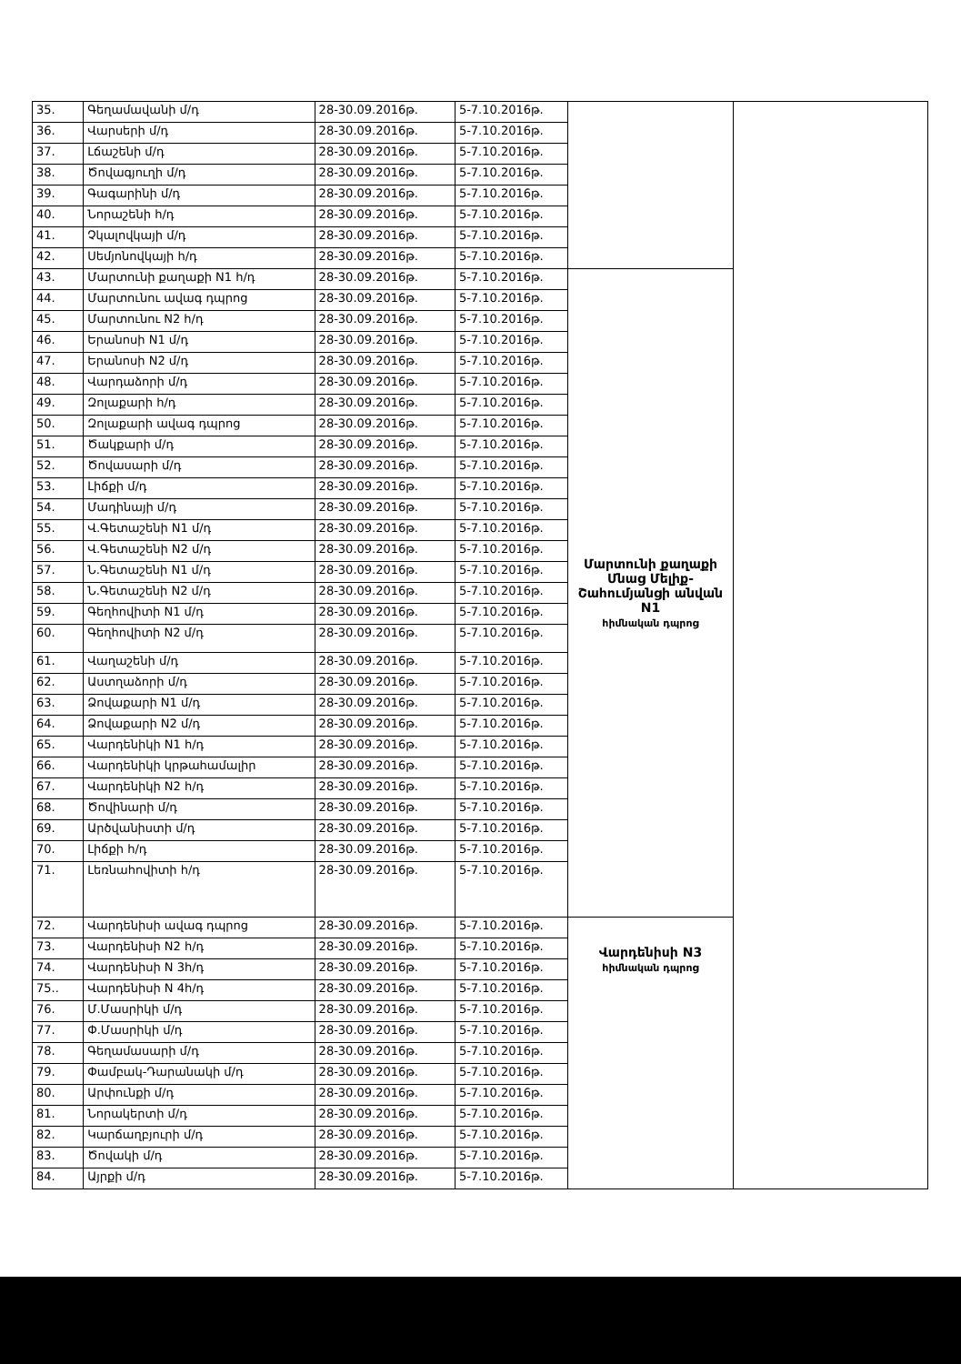| 35. | Գեղամավանի մ/դ | 28-30.09.2016թ. | 5-7.10.2016թ. | | |
| 36. | Վարսերի մ/դ | 28-30.09.2016թ. | 5-7.10.2016թ. | | |
| 37. | Լճաշենի մ/դ | 28-30.09.2016թ. | 5-7.10.2016թ. | | |
| 38. | Ծովագյուղի մ/դ | 28-30.09.2016թ. | 5-7.10.2016թ. | | |
| 39. | Գագարինի մ/դ | 28-30.09.2016թ. | 5-7.10.2016թ. | | |
| 40. | Նորաշենի հ/դ | 28-30.09.2016թ. | 5-7.10.2016թ. | | |
| 41. | Չկալովկայի մ/դ | 28-30.09.2016թ. | 5-7.10.2016թ. | | |
| 42. | Սեմյոնովկայի հ/դ | 28-30.09.2016թ. | 5-7.10.2016թ. | | |
| 43. | Մարտունի քաղաքի N1 հ/դ | 28-30.09.2016թ. | 5-7.10.2016թ. | Մարտունի քաղաքի Մնաց Մելիք-Շահումյանցի անվան N1 հիմնական դպրոց | |
| 44. | Մարտունու ավագ դպրոց | 28-30.09.2016թ. | 5-7.10.2016թ. | | |
| 45. | Մարտունու N2 հ/դ | 28-30.09.2016թ. | 5-7.10.2016թ. | | |
| 46. | Երանոսի N1 մ/դ | 28-30.09.2016թ. | 5-7.10.2016թ. | | |
| 47. | Երանոսի N2 մ/դ | 28-30.09.2016թ. | 5-7.10.2016թ. | | |
| 48. | Վարդաձորի մ/դ | 28-30.09.2016թ. | 5-7.10.2016թ. | | |
| 49. | Զոլաքարի հ/դ | 28-30.09.2016թ. | 5-7.10.2016թ. | | |
| 50. | Զոլաքարի ավագ դպրոց | 28-30.09.2016թ. | 5-7.10.2016թ. | | |
| 51. | Ծակքարի մ/դ | 28-30.09.2016թ. | 5-7.10.2016թ. | | |
| 52. | Ծովասարի մ/դ | 28-30.09.2016թ. | 5-7.10.2016թ. | | |
| 53. | Լիճքի մ/դ | 28-30.09.2016թ. | 5-7.10.2016թ. | | |
| 54. | Մադինայի մ/դ | 28-30.09.2016թ. | 5-7.10.2016թ. | | |
| 55. | Վ.Գետաշենի N1 մ/դ | 28-30.09.2016թ. | 5-7.10.2016թ. | | |
| 56. | Վ.Գետաշենի N2 մ/դ | 28-30.09.2016թ. | 5-7.10.2016թ. | | |
| 57. | Ն.Գետաշենի N1 մ/դ | 28-30.09.2016թ. | 5-7.10.2016թ. | | |
| 58. | Ն.Գետաշենի N2 մ/դ | 28-30.09.2016թ. | 5-7.10.2016թ. | | |
| 59. | Գեղհովիտի N1 մ/դ | 28-30.09.2016թ. | 5-7.10.2016թ. | | |
| 60. | Գեղհովիտի N2 մ/դ | 28-30.09.2016թ. | 5-7.10.2016թ. | | |
| 61. | Վաղաշենի մ/դ | 28-30.09.2016թ. | 5-7.10.2016թ. | | |
| 62. | Աստղաձորի մ/դ | 28-30.09.2016թ. | 5-7.10.2016թ. | | |
| 63. | Ձովաքարի N1 մ/դ | 28-30.09.2016թ. | 5-7.10.2016թ. | | |
| 64. | Ձովաքարի N2 մ/դ | 28-30.09.2016թ. | 5-7.10.2016թ. | | |
| 65. | Վարդենիկի N1 հ/դ | 28-30.09.2016թ. | 5-7.10.2016թ. | | |
| 66. | Վարդենիկի կրթահամալիր | 28-30.09.2016թ. | 5-7.10.2016թ. | | |
| 67. | Վարդենիկի N2 հ/դ | 28-30.09.2016թ. | 5-7.10.2016թ. | | |
| 68. | Ծովինարի մ/դ | 28-30.09.2016թ. | 5-7.10.2016թ. | | |
| 69. | Արծվանիստի մ/դ | 28-30.09.2016թ. | 5-7.10.2016թ. | | |
| 70. | Լիճքի հ/դ | 28-30.09.2016թ. | 5-7.10.2016թ. | | |
| 71. | Լեռնահովիտի հ/դ | 28-30.09.2016թ. | 5-7.10.2016թ. | | |
| 72. | Վարդենիսի ավագ դպրոց | 28-30.09.2016թ. | 5-7.10.2016թ. | Վարդենիսի N3 հիմնական դպրոց | |
| 73. | Վարդենիսի N2 հ/դ | 28-30.09.2016թ. | 5-7.10.2016թ. | | |
| 74. | Վարդենիսի N 3հ/դ | 28-30.09.2016թ. | 5-7.10.2016թ. | | |
| 75.. | Վարդենիսի N 4հ/դ | 28-30.09.2016թ. | 5-7.10.2016թ. | | |
| 76. | Մ.Մասրիկի մ/դ | 28-30.09.2016թ. | 5-7.10.2016թ. | | |
| 77. | Փ.Մասրիկի մ/դ | 28-30.09.2016թ. | 5-7.10.2016թ. | | |
| 78. | Գեղամասարի մ/դ | 28-30.09.2016թ. | 5-7.10.2016թ. | | |
| 79. | Փամբակ-Դարանակի մ/դ | 28-30.09.2016թ. | 5-7.10.2016թ. | | |
| 80. | Արփունքի մ/դ | 28-30.09.2016թ. | 5-7.10.2016թ. | | |
| 81. | Նորակերտի մ/դ | 28-30.09.2016թ. | 5-7.10.2016թ. | | |
| 82. | Կարճաղբյուրի մ/դ | 28-30.09.2016թ. | 5-7.10.2016թ. | | |
| 83. | Ծովակի մ/դ | 28-30.09.2016թ. | 5-7.10.2016թ. | | |
| 84. | Այրքի մ/դ | 28-30.09.2016թ. | 5-7.10.2016թ. | | |